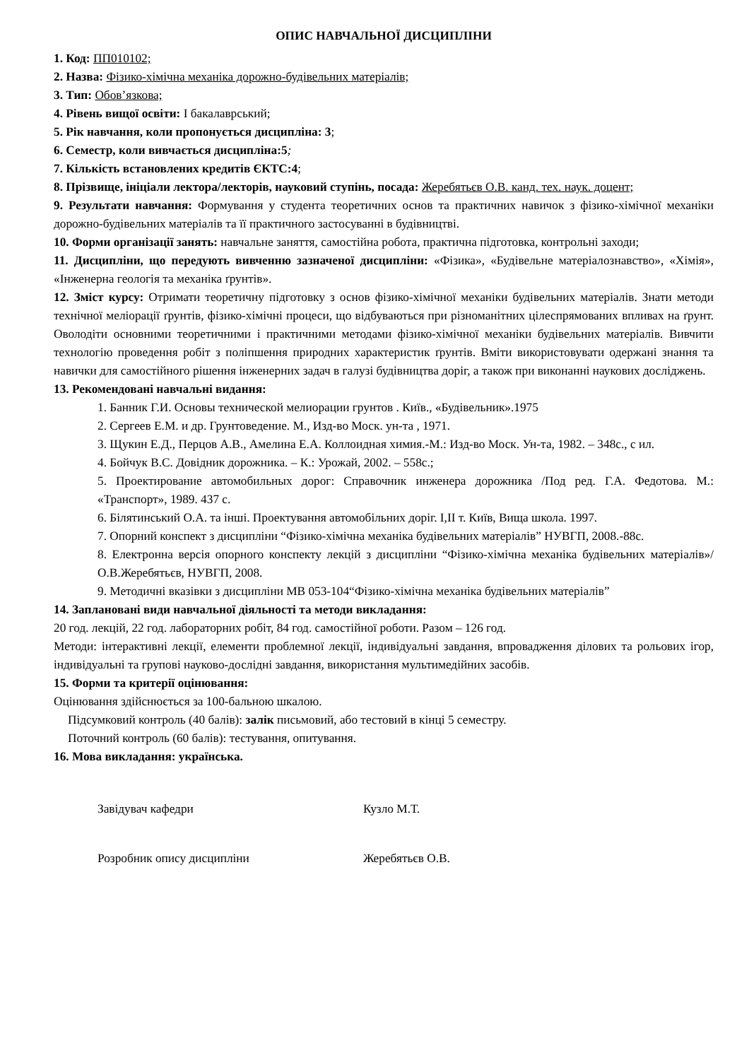ОПИС НАВЧАЛЬНОЇ ДИСЦИПЛІНИ
1. Код: ПП010102;
2. Назва: Фізико-хімічна механіка дорожно-будівельних матеріалів;
3. Тип: Обов’язкова;
4. Рівень вищої освіти: І бакалаврський;
5. Рік навчання, коли пропонується дисципліна: 3;
6. Семестр, коли вивчається дисципліна:5;
7. Кількість встановлених кредитів ЄКТС:4;
8. Прізвище, ініціали лектора/лекторів, науковий ступінь, посада: Жеребятьєв О.В. канд. тех. наук. доцент;
9. Результати навчання: Формування у студента теоретичних основ та практичних навичок з фізико-хімічної механіки дорожно-будівельних матеріалів та її практичного застосуванні в будівництві.
10. Форми організації занять: навчальне заняття, самостійна робота, практична підготовка, контрольні заходи;
11. Дисципліни, що передують вивченню зазначеної дисципліни: «Фізика», «Будівельне матеріалознавство», «Хімія», «Інженерна геологія та механіка ґрунтів».
12. Зміст курсу: Отримати теоретичну підготовку з основ фізико-хімічної механіки будівельних матеріалів. Знати методи технічної меліорації ґрунтів, фізико-хімічні процеси, що відбуваються при різноманітних цілеспрямованих впливах на ґрунт. Оволодіти основними теоретичними і практичними методами фізико-хімічної механіки будівельних матеріалів. Вивчити технологію проведення робіт з поліпшення природних характеристик ґрунтів. Вміти використовувати одержані знання та навички для самостійного рішення інженерних задач в галузі будівництва доріг, а також при виконанні наукових досліджень.
13. Рекомендовані навчальні видання:
1. Банник Г.И. Основы технической мелиорации грунтов . Київ., «Будівельник».1975
2. Сергеев Е.М. и др. Грунтоведение. М., Изд-во Моск. ун-та , 1971.
3. Щукин Е.Д., Перцов А.В., Амелина Е.А. Коллоидная химия.-М.: Изд-во Моск. Ун-та, 1982. – 348с., с ил.
4. Бойчук В.С. Довідник дорожника. – К.: Урожай, 2002. – 558с.;
5. Проектирование автомобильных дорог: Справочник инженера дорожника /Под ред. Г.А. Федотова. М.: «Транспорт», 1989. 437 с.
6. Білятинський О.А. та інші. Проектування автомобільних доріг. І,ІІ т. Київ, Вища школа. 1997.
7. Опорний конспект з дисципліни “Фізико-хімічна механіка будівельних матеріалів” НУВГП, 2008.-88с.
8. Електронна версія опорного конспекту лекцій з дисципліни “Фізико-хімічна механіка будівельних матеріалів»/ О.В.Жеребятьєв, НУВГП, 2008.
9. Методичні вказівки з дисципліни МВ 053-104“Фізико-хімічна механіка будівельних матеріалів”
14. Заплановані види навчальної діяльності та методи викладання:
20 год. лекцій, 22 год. лабораторних робіт, 84 год. самостійної роботи. Разом – 126 год.
Методи: інтерактивні лекції, елементи проблемної лекції, індивідуальні завдання, впровадження ділових та рольових ігор, індивідуальні та групові науково-дослідні завдання, використання мультимедійних засобів.
15. Форми та критерії оцінювання:
Оцінювання здійснюється за 100-бальною шкалою.
Підсумковий контроль (40 балів): залік письмовий, або тестовий в кінці 5 семестру.
Поточний контроль (60 балів): тестування, опитування.
16. Мова викладання: українська.
Завідувач кафедри Кузло М.Т.
Розробник опису дисципліни Жеребятьєв О.В.